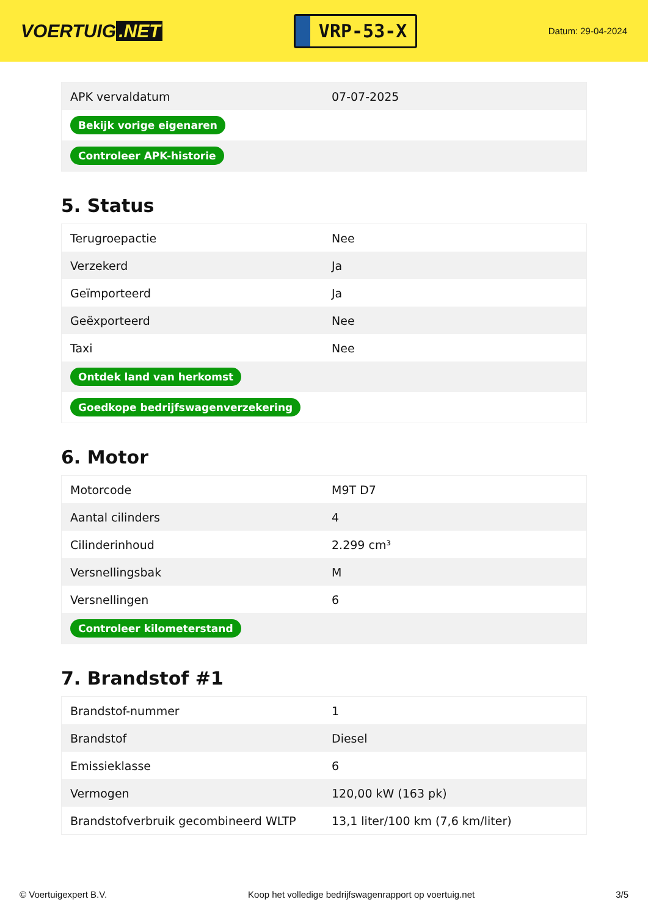VOERTUIG.NET
VRP-53-X
Datum: 29-04-2024
| APK vervaldatum | 07-07-2025 |
| Bekijk vorige eigenaren | |
| Controleer APK-historie | |
5. Status
| Terugroepactie | Nee |
| Verzekerd | Ja |
| Geïmporteerd | Ja |
| Geëxporteerd | Nee |
| Taxi | Nee |
| Ontdek land van herkomst | |
| Goedkope bedrijfswagenverzekering | |
6. Motor
| Motorcode | M9T D7 |
| Aantal cilinders | 4 |
| Cilinderinhoud | 2.299 cm³ |
| Versnellingsbak | M |
| Versnellingen | 6 |
| Controleer kilometerstand | |
7. Brandstof #1
| Brandstof-nummer | 1 |
| Brandstof | Diesel |
| Emissieklasse | 6 |
| Vermogen | 120,00 kW (163 pk) |
| Brandstofverbruik gecombineerd WLTP | 13,1 liter/100 km (7,6 km/liter) |
© Voertuigexpert B.V. Koop het volledige bedrijfswagenrapport op voertuig.net 3/5